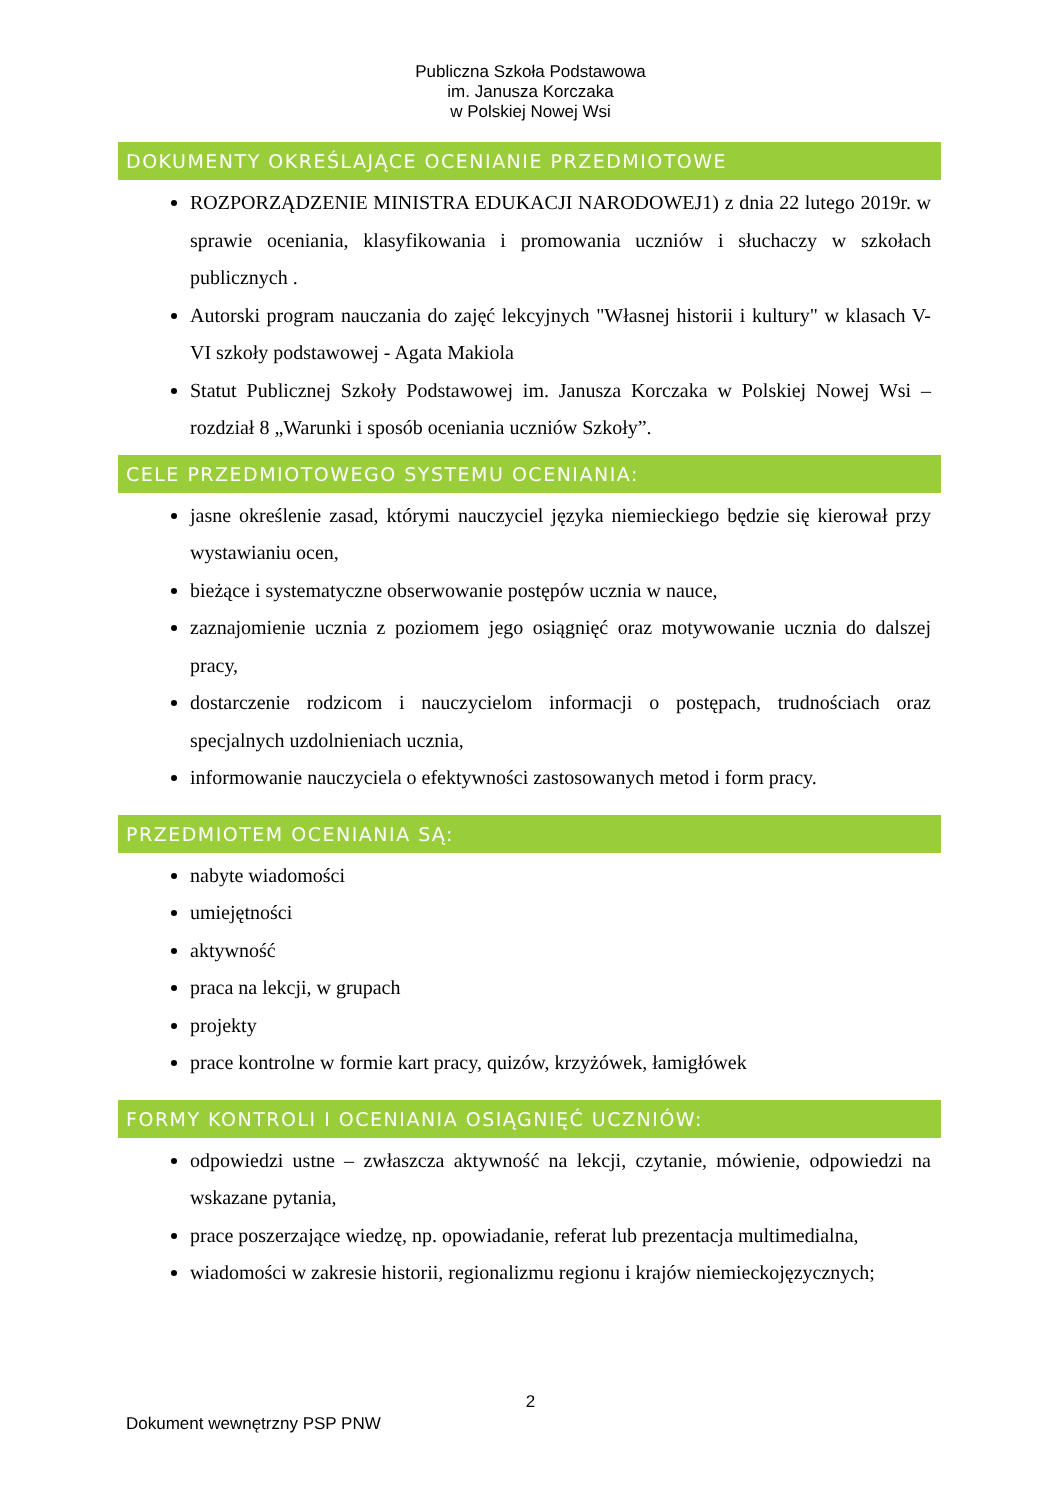Publiczna Szkoła Podstawowa
im. Janusza Korczaka
w Polskiej Nowej Wsi
DOKUMENTY OKREŚLAJĄCE OCENIANIE PRZEDMIOTOWE
ROZPORZĄDZENIE MINISTRA EDUKACJI NARODOWEJ1) z dnia 22 lutego 2019r. w sprawie oceniania, klasyfikowania i promowania uczniów i słuchaczy w szkołach publicznych .
Autorski program nauczania do zajęć lekcyjnych "Własnej historii i kultury" w klasach V-VI szkoły podstawowej - Agata Makiola
Statut Publicznej Szkoły Podstawowej im. Janusza Korczaka w Polskiej Nowej Wsi – rozdział 8 „Warunki i sposób oceniania uczniów Szkoły”.
CELE PRZEDMIOTOWEGO SYSTEMU OCENIANIA:
jasne określenie zasad, którymi nauczyciel języka niemieckiego będzie się kierował przy wystawianiu ocen,
bieżące i systematyczne obserwowanie postępów ucznia w nauce,
zaznajomienie ucznia z poziomem jego osiągnięć oraz motywowanie ucznia do dalszej pracy,
dostarczenie rodzicom i nauczycielom informacji o postępach, trudnościach oraz specjalnych uzdolnieniach ucznia,
informowanie nauczyciela o efektywności zastosowanych metod i form pracy.
PRZEDMIOTEM OCENIANIA SĄ:
nabyte wiadomości
umiejętności
aktywność
praca na lekcji, w grupach
projekty
prace kontrolne w formie kart pracy, quizów, krzyżówek, łamigłówek
FORMY KONTROLI I OCENIANIA OSIĄGNIĘĆ UCZNIÓW:
odpowiedzi ustne – zwłaszcza aktywność na lekcji, czytanie, mówienie, odpowiedzi na wskazane pytania,
prace poszerzające wiedzę, np. opowiadanie, referat lub prezentacja multimedialna,
wiadomości w zakresie historii, regionalizmu regionu i krajów niemieckojęzycznych;
2
Dokument wewnętrzny PSP PNW